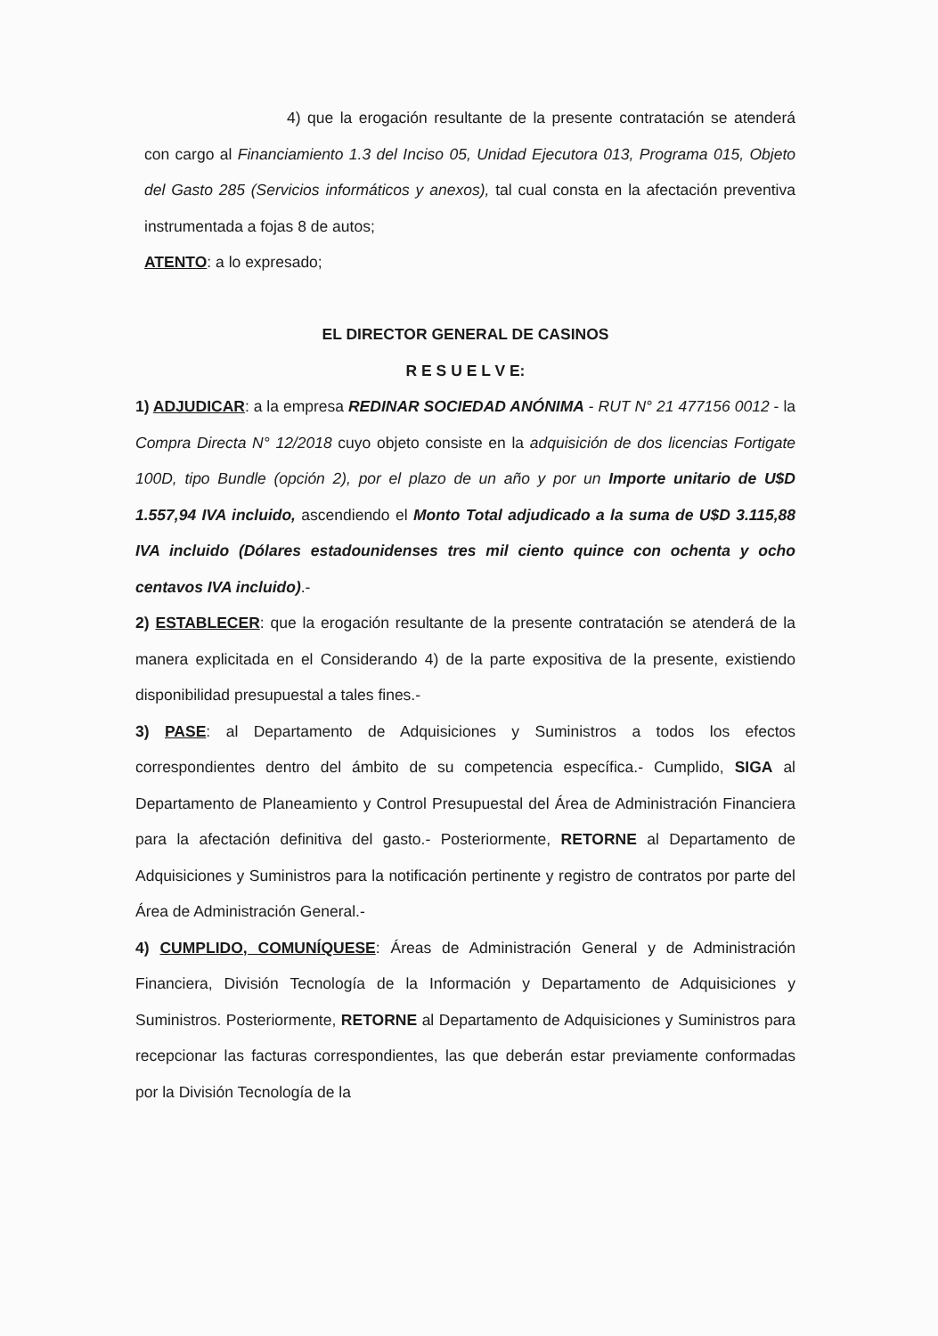4) que la erogación resultante de la presente contratación se atenderá con cargo al Financiamiento 1.3 del Inciso 05, Unidad Ejecutora 013, Programa 015, Objeto del Gasto 285 (Servicios informáticos y anexos), tal cual consta en la afectación preventiva instrumentada a fojas 8 de autos;
ATENTO: a lo expresado;
EL DIRECTOR GENERAL DE CASINOS
R E S U E L V E:
1) ADJUDICAR: a la empresa REDINAR SOCIEDAD ANÓNIMA - RUT N° 21 477156 0012 - la Compra Directa N° 12/2018 cuyo objeto consiste en la adquisición de dos licencias Fortigate 100D, tipo Bundle (opción 2), por el plazo de un año y por un Importe unitario de U$D 1.557,94 IVA incluido, ascendiendo el Monto Total adjudicado a la suma de U$D 3.115,88 IVA incluido (Dólares estadounidenses tres mil ciento quince con ochenta y ocho centavos IVA incluido).-
2) ESTABLECER: que la erogación resultante de la presente contratación se atenderá de la manera explicitada en el Considerando 4) de la parte expositiva de la presente, existiendo disponibilidad presupuestal a tales fines.-
3) PASE: al Departamento de Adquisiciones y Suministros a todos los efectos correspondientes dentro del ámbito de su competencia específica.- Cumplido, SIGA al Departamento de Planeamiento y Control Presupuestal del Área de Administración Financiera para la afectación definitiva del gasto.- Posteriormente, RETORNE al Departamento de Adquisiciones y Suministros para la notificación pertinente y registro de contratos por parte del Área de Administración General.-
4) CUMPLIDO, COMUNÍQUESE: Áreas de Administración General y de Administración Financiera, División Tecnología de la Información y Departamento de Adquisiciones y Suministros. Posteriormente, RETORNE al Departamento de Adquisiciones y Suministros para recepcionar las facturas correspondientes, las que deberán estar previamente conformadas por la División Tecnología de la